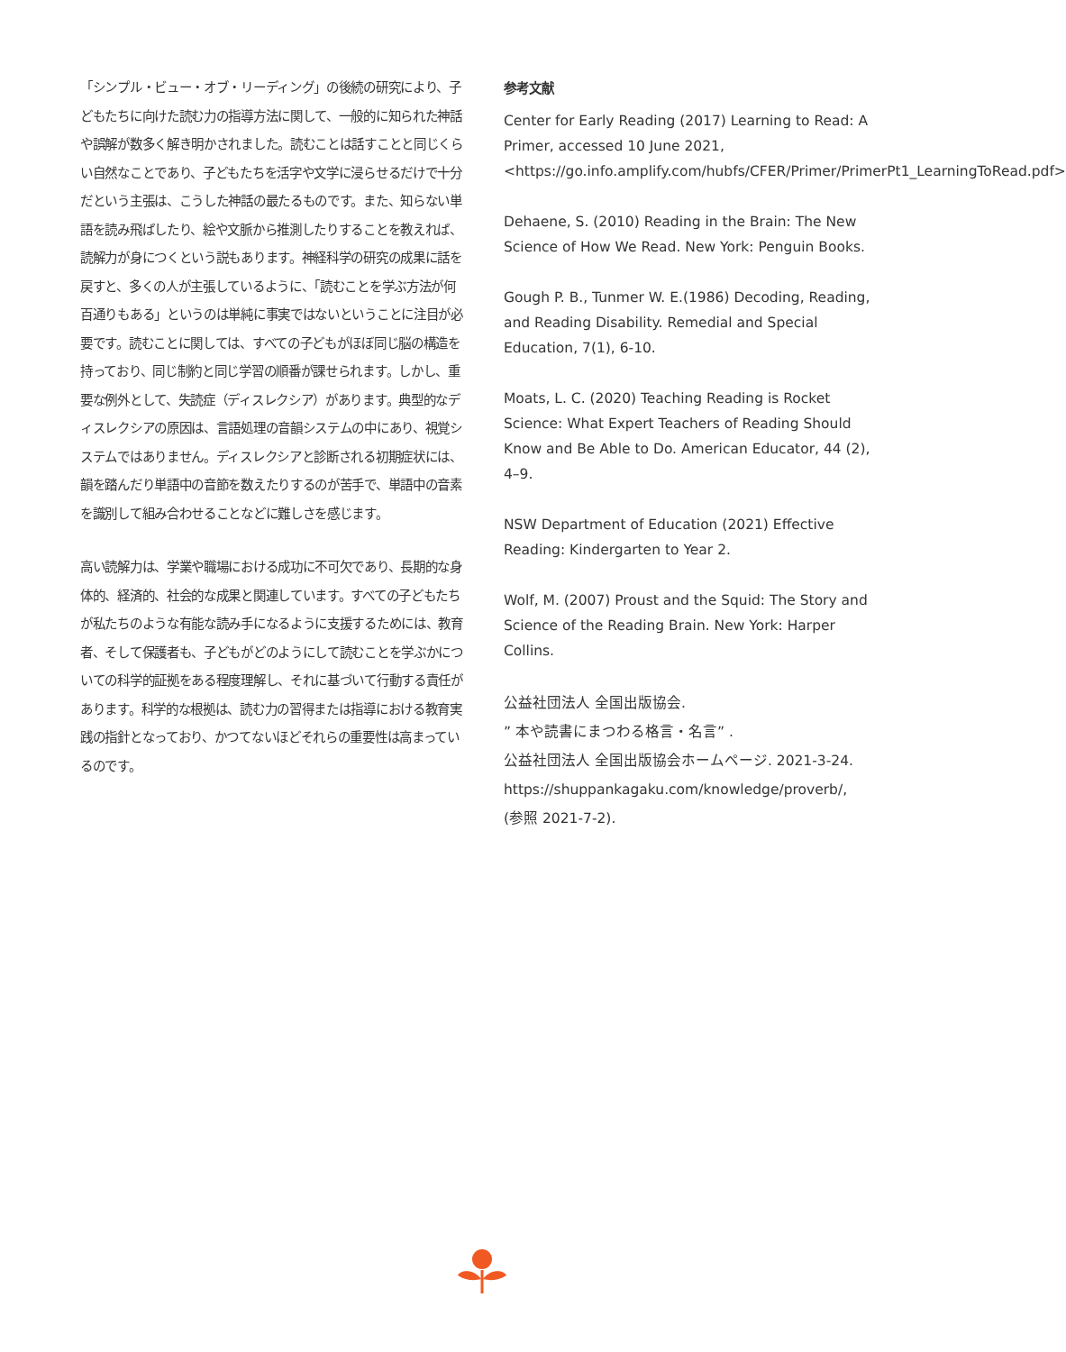「シンプル・ビュー・オブ・リーディング」の後続の研究により、子どもたちに向けた読む力の指導方法に関して、一般的に知られた神話や誤解が数多く解き明かされました。読むことは話すことと同じくらい自然なことであり、子どもたちを活字や文学に浸らせるだけで十分だという主張は、こうした神話の最たるものです。また、知らない単語を読み飛ばしたり、絵や文脈から推測したりすることを教えれば、読解力が身につくという説もあります。神経科学の研究の成果に話を戻すと、多くの人が主張しているように、「読むことを学ぶ方法が何百通りもある」というのは単純に事実ではないということに注目が必要です。読むことに関しては、すべての子どもがほぼ同じ脳の構造を持っており、同じ制約と同じ学習の順番が課せられます。しかし、重要な例外として、失読症（ディスレクシア）があります。典型的なディスレクシアの原因は、言語処理の音韻システムの中にあり、視覚システムではありません。ディスレクシアと診断される初期症状には、韻を踏んだり単語中の音節を数えたりするのが苦手で、単語中の音素を識別して組み合わせることなどに難しさを感じます。
高い読解力は、学業や職場における成功に不可欠であり、長期的な身体的、経済的、社会的な成果と関連しています。すべての子どもたちが私たちのような有能な読み手になるように支援するためには、教育者、そして保護者も、子どもがどのようにして読むことを学ぶかについての科学的証拠をある程度理解し、それに基づいて行動する責任があります。科学的な根拠は、読む力の習得または指導における教育実践の指針となっており、かつてないほどそれらの重要性は高まっているのです。
参考文献
Center for Early Reading (2017) Learning to Read: A Primer, accessed 10 June 2021, <https://go.info.amplify.com/hubfs/CFER/Primer/PrimerPt1_LearningToRead.pdf>
Dehaene, S. (2010) Reading in the Brain: The New Science of How We Read. New York: Penguin Books.
Gough P. B., Tunmer W. E.(1986) Decoding, Reading, and Reading Disability. Remedial and Special Education, 7(1), 6-10.
Moats, L. C. (2020) Teaching Reading is Rocket Science: What Expert Teachers of Reading Should Know and Be Able to Do. American Educator, 44 (2), 4–9.
NSW Department of Education (2021) Effective Reading: Kindergarten to Year 2.
Wolf, M. (2007) Proust and the Squid: The Story and Science of the Reading Brain. New York: Harper Collins.
公益社団法人 全国出版協会.
” 本や読書にまつわる格言・名言” .
公益社団法人 全国出版協会ホームページ. 2021-3-24.
https://shuppankagaku.com/knowledge/proverb/,
(参照 2021-7-2).